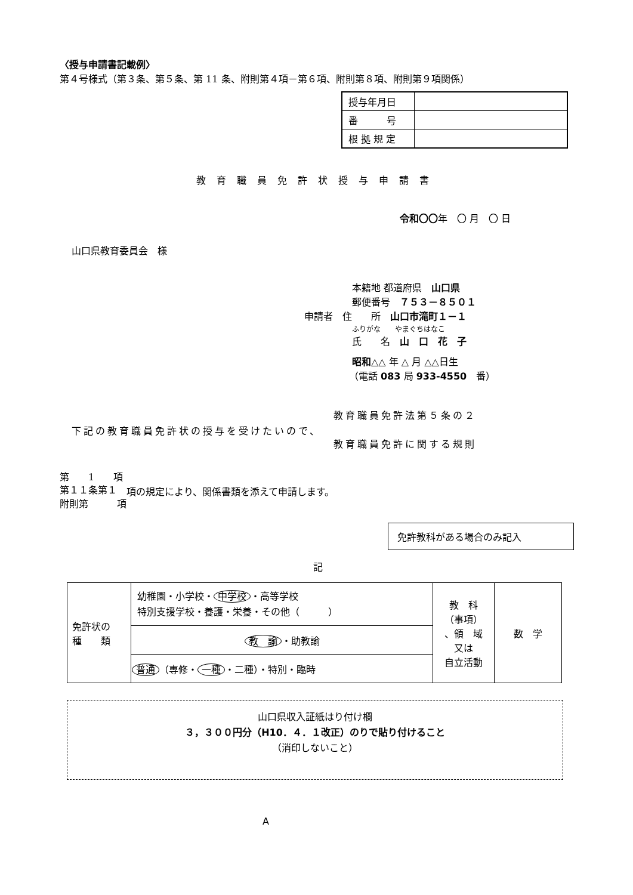〈授与申請書記載例〉
第４号様式（第３条、第５条、第 11 条、附則第４項－第６項、附則第８項、附則第９項関係）
| 授与年月日 | |
| 番 号 | |
| 根 拠 規 定 | |
教育職員免許状授与申請書
令和〇〇年　〇 月　〇 日
山口県教育委員会　様
本籍地 都道府県　山口県
郵便番号　７５３－８５０１
申請者　住　　所　山口市滝町１－１
ふりがな　　やまぐちはなこ
氏　　名　山　口　花　子
昭和△△ 年 △ 月 △△日生
（電話 083 局 933-4550　番）
下記の教育職員免許状の授与を受けたいので、 教育職員免許法第５条の２
教育職員免許に関する規則
第　　1　　項
第１１条第１
附則第　　　項 項の規定により、関係書類を添えて申請します。
免許教科がある場合のみ記入
記
| 免許状の 種 類 | 幼稚園・小学校・ 中学校 ・高等学校 特別支援学校・養護・栄養・その他（ ） | 教 科 （事項） 、領 域 又は 自立活動 | 数 学 |
| | 教 諭 ・助教諭 | | |
| | 普通 （専修・ 一種 ・二種）・特別・臨時 | | |
山口県収入証紙はり付け欄
３，３００円分（H10．４．１改正）のりで貼り付けること
（消印しないこと）
A